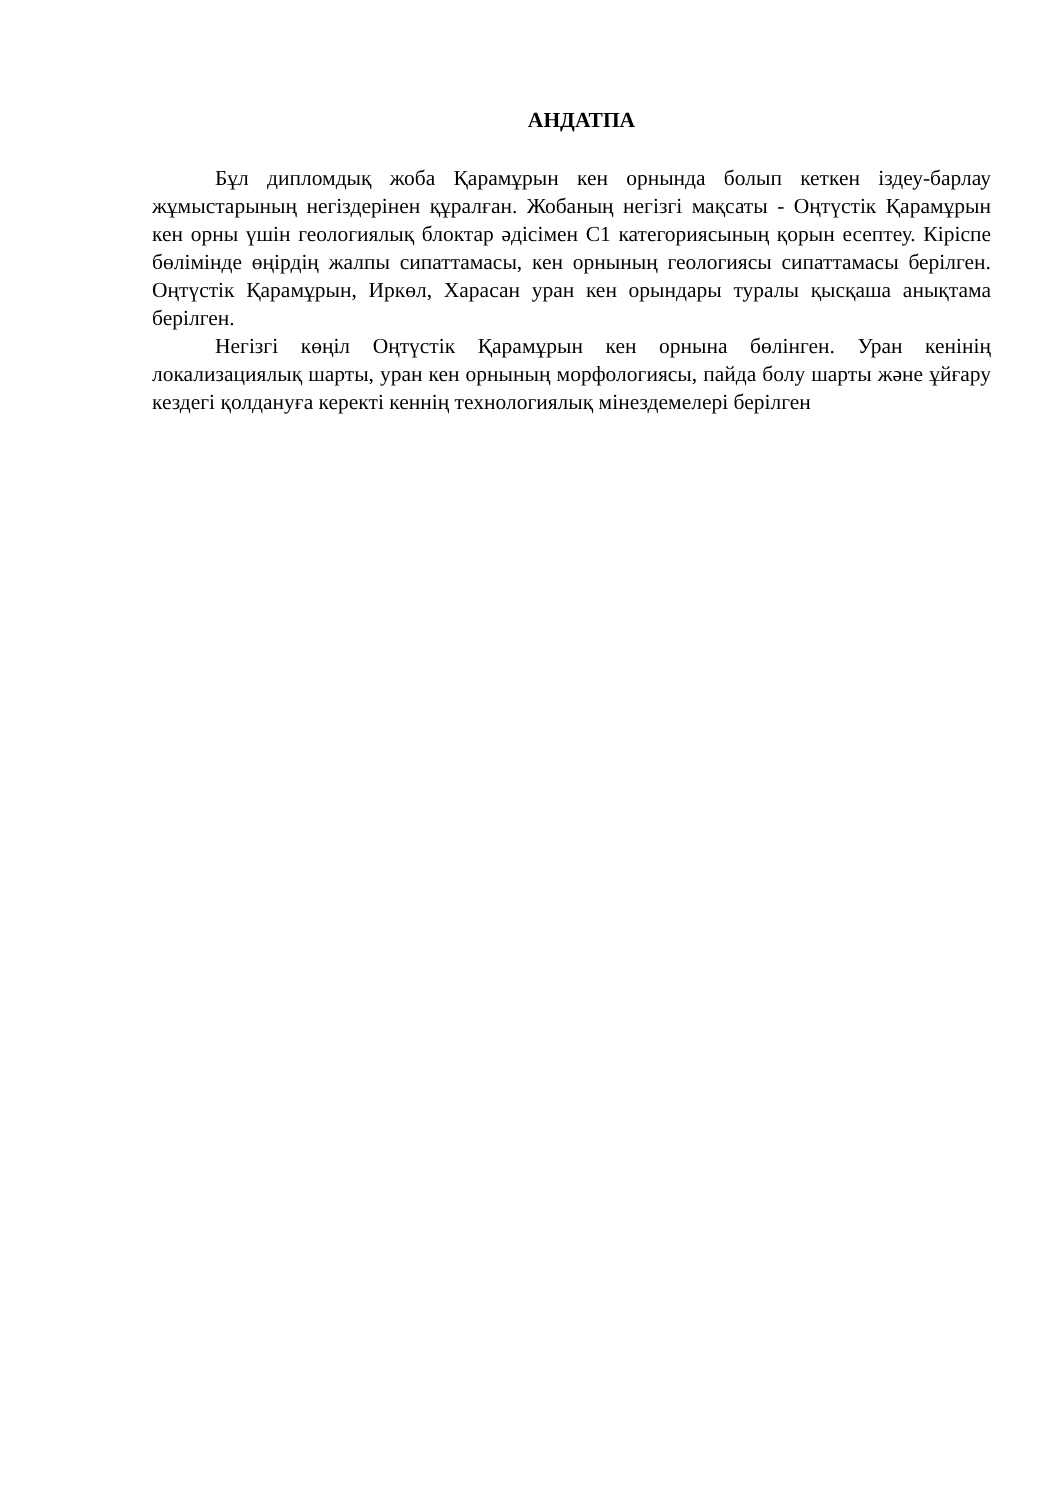АНДАТПА
Бұл дипломдық жоба Қарамұрын кен орнында болып кеткен іздеу-барлау жұмыстарының негіздерінен құралған. Жобаның негізгі мақсаты - Оңтүстік Қарамұрын кен орны үшін геологиялық блоктар әдісімен С1 категориясының қорын есептеу. Кіріспе бөлімінде өңірдің жалпы сипаттамасы, кен орнының геологиясы сипаттамасы берілген. Оңтүстік Қарамұрын, Иркөл, Харасан уран кен орындары туралы қысқаша анықтама берілген.
Негізгі көңіл Оңтүстік Қарамұрын кен орнына бөлінген. Уран кенінің локализациялық шарты, уран кен орнының морфологиясы, пайда болу шарты және ұйғару кездегі қолдануға керекті кеннің технологиялық мінездемелері берілген